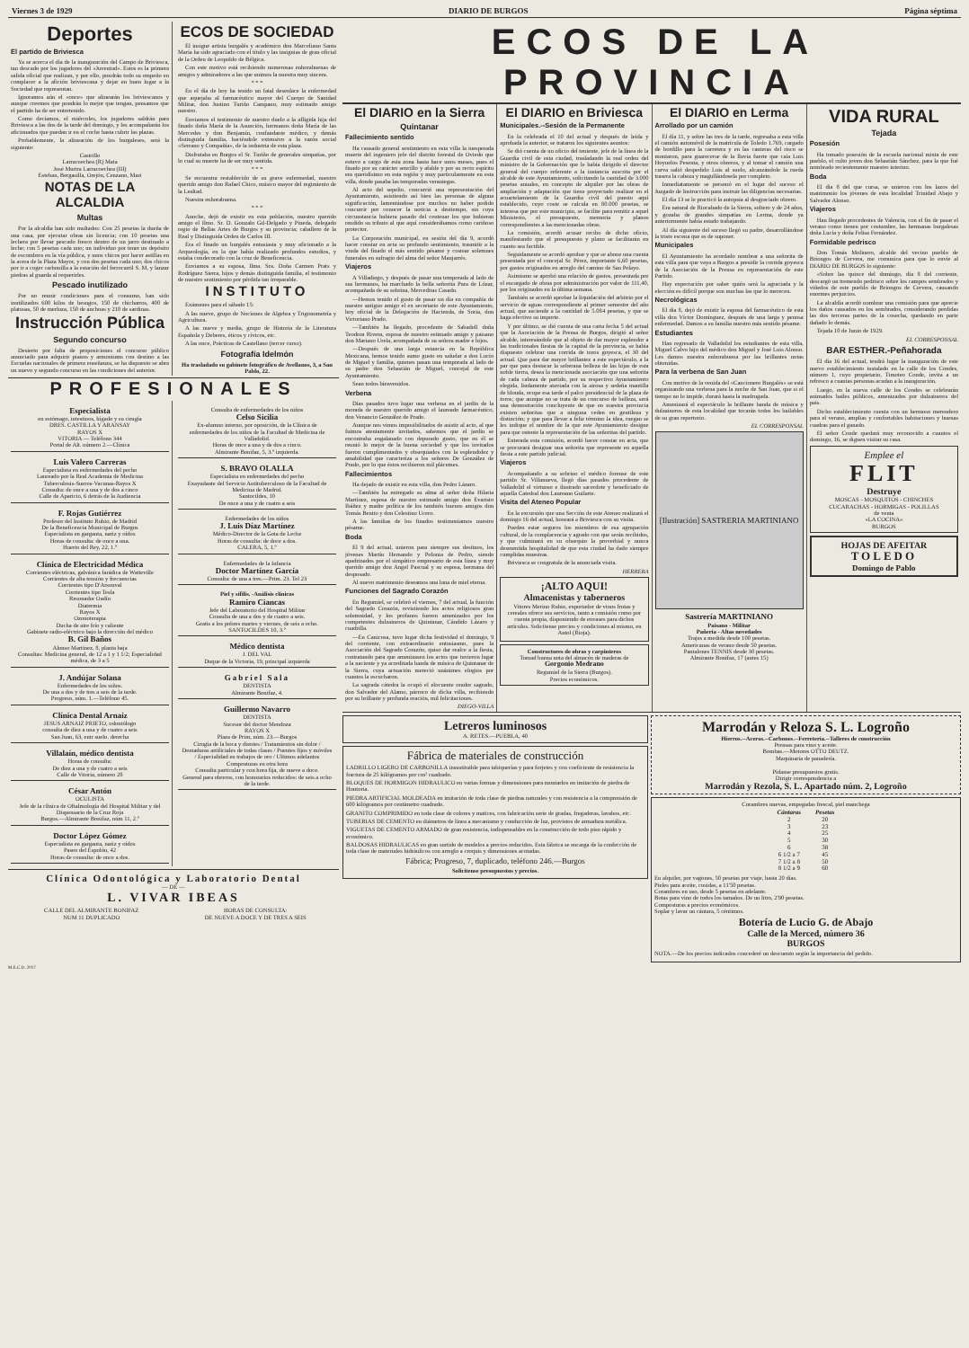Viernes 3 de 1929 DIARIO DE BURGOS Página séptima
Deportes
El partido de Briviesca
Ya se acerca el día de la inauguración del Campo de Briviesca, tan descado por los jugadores del «Juventud». Estos es la primera salida oficial que realizan, y por ello, pondrán todo su empeño en complacer a la afición briviescana y dejar en buen lugar a la Sociedad que representan.
Ignoramos aún el «once» que alinearán los briviescanos y aunque creemos que pondrán lo mejor que tengan, pensamos que el partido ha de ser entretenido.
Como decíamos, el miércoles, los jugadores saldrán para Briviesca a las dos de la tarde del domingo, y les acompañarán los aficionados que puedan ir en el coche hasta cubrir las plazas.
Probablemente, la alineación de los burgaleses, será la siguiente:
Castrillo
Larracoechea (R) Mata
José Murtra Larracoechea (III)
Esteban, Bergasilla, Orejón, Cenzano, Mari
NOTAS DE LA ALCALDIA
Multas
Por la alcaldía han sido multados: Con 25 pesetas la dueña de una casa, por ejecutar obras sin licencia; con 10 pesetas una lechera por llevar pescado fresco dentro de un jarro destinado a leche; con 5 pesetas cada uno; un individuo por tener un depósito de escombros en la vía pública, y unos chicos por hacer astillas en la acera de la Plaza Mayor, y con dos pesetas cada uno; dos chicos por ir a coger carbonilla a la estación del ferrocarril S. M, y lanzar piedras al guarda al requerirles.
Pescado inutilizado
Por no reunir condiciones para el consumo, han sido inutilizados 600 kilos de besugos, 150 de chicharros, 400 de platusas, 50 de merluza, 150 de anchoas y 210 de sardinas.
Instrucción Pública
Segundo concurso
Desierto por falta de proposiciones el concurso público anunciado para adquirir pianos y armoniums con destino a las Escuelas nacionales de primera enseñanza, se ha dispuesto se abra un nuevo y segundo concurso en las condiciones del anterior.
ECOS DE SOCIEDAD
El insigne artista burgalés y académico don Marceliano Santa María ha sido agraciado con el título y las insignias de gran oficial de la Orden de Leopoldo de Bélgica.
Con este motivo está recibiendo numerosas enhorabuenas de amigos y admiradores a las que unimos la nuestra muy sincera.
* * *
En el día de hoy ha tenido un fatal desenlace la enfermedad que aquejaba al farmacéutico mayor del Cuerpo de Sanidad Militar, don Justino Turiño Campano, muy estimado amigo nuestro.
Enviamos el testimonio de nuestro duelo a la afligida hija del finado doña María de la Asunción, hermanos doña María de las Mercedes y don Benjamín, confandante médico, y demás distinguida familia, haciéndole extensivo a la razón social «Serrano y Compañía», de la industria de esta plaza.
Disfrutaba en Burgos el Sr. Turiño de generales simpatías, por lo cual su muerte ha de ser muy sentida.
* * *
Se encuentra restablecido de su grave enfermedad, nuestro querido amigo don Rafael Chico, músico mayor del regimiento de la Lealtad.
Nuestra enhorabuena.
* * *
Anoche, dejó de existir en esta población, nuestro querido amigo el Ilmo. Sr. D. Gonzalo Gil-Delgado y Pineda, delegado regio de Bellas Artes de Burgos y su provincia; caballero de la Real y Distinguida Orden de Carlos III.
Era el finado un burgalés entusiasta y muy aficionado a la Arqueología, en la que había realizado profundos estudios, y estaba condecorado con la cruz de Beneficencia.
Enviamos a su esposa, Ilma. Sra. Doña Carmen Prats y Rodríguez Sierra, hijos y demás distinguida familia, el testimonio de nuestro sentimiento por pérdida tan irreparable.
INSTITUTO
Exámenes para el sábado 15:
A las nueve, grupo de Nociones de Algebra y Trigonometría y Agricultura.
A las nueve y media, grupo de Historia de la Literatura Española y Deberes, éticos y cívicos, etc.
A las once, Prácticas de Castellano (tercer curso).
Fotografía Idelmón
Ha trasladado su gabinete fotográfico de Avellanos, 3, a San Pablo, 22.
PROFESIONALES
Especialista
en estómago, intestinos, hígado y su cirugía
DRES. CASTILLA Y ARANSAY
RAYOS X
VITORIA — Teléfono 344
Portal de Alt. número 2.—Clínica
Luis Valero Carreras
Especialista en enfermedades del pecho
Laureado por la Real Academia de Medicina
Tuberculosis-Sueros-Vacunas-Rayos X
Consulta: de once a una y de dos a cinco
Calle de Aparicio, 6 detrás de la Audiencia
F. Rojas Gutiérrez
Profesor del Instituto Rubio, de Madrid
De la Beneficencia Municipal de Burgos
Especialista en garganta, nariz y oídos
Horas de consulta: de once a una.
Huerto del Rey, 22, 1.º
Clínica de Electricidad Médica
Corrientes eléctricas, galvánica farádica de Watteville
Corrientes de alta tensión y frecuencias
Corrientes tipo D'Arsonval
Corrientes tipo Tesla
Resonador Oadín
Diatermia
Rayos X
Ozonoterapia
Ducha de aire frío y caliente
Gabinete radio-eléctrico bajo la dirección del médico
B. Gil Baños
Alonso Martínez, 8, planta baja
Consultas: Medicina general, de 12 a 1 y 1 1/2; Especialidad médica, de 3 a 5
J. Andújar Solana
Enfermedades de los niños.
De una a dos y de tres a seis de la tarde.
Progreso, núm. 1.—Teléfono 45.
Clínica Dental Arnaiz
JESUS ARNAIZ PRIETO, odontólogo
consulta de diez a una y de cuatro a seis
San Juan, 63, entr suelo. derecha
Villalaín, médico dentista
Horas de consulta:
De diez a una y de cuatro a seis
Calle de Vitoria, número 28
César Antón
OCULISTA
Jefe de la clínica de Oftalmología del Hospital Militar y del Dispensario de la Cruz Roja
Burgos.—Almirante Bonifaz, núm 11, 2.º
Doctor López Gómez
Especialista en garganta, nariz y oídos
Paseo del Espolón, 42
Horas de consulta: de once a dos.
Consulta de enfermedades de los niños
Celso Sicilia
Ex-alumno interno, por oposición, de la Clínica de enfermedades de los niños de la Facultad de Medicina de Valladolid.
Horas de once a una y de dos a cinco.
Almirante Bonifaz, 5, 3.º izquierda.
S. BRAVO OLALLA
Especialista en enfermedades del pecho
Exayudante del Servicio Antituberculoso de la Facultad de Medicina de Madrid.
Santocildes, 10
De once a una y de cuatro a seis
Enfermedades de los niños
J. Luis Díaz Martínez
Médico-Director de la Gota de Leche
Horas de consulta: de doce a dos.
CALERA, 5, 1.º
Enfermedades de la Infancia
Doctor Martínez García
Consulta: de una a tres.—Prim. 23. Tel 23
Piel y sífilis. -Análisis clínicos
Ramiro Ciancas
Jefe del Laboratorio del Hospital Militar
Consulta de una a dos y de cuatro a seis.
Gratis a los pobres martes y viernes, de seis a ocho.
SANTOCILDES 10, 3.º
Médico dentista
J. DEL VAL
Duque de la Victoria, 19, principal izquierda
Gabriel Sala
DENTISTA
Almirante Bonifaz, 4.
Guillermo Navarro
DENTISTA
Sucesor del doctor Mendoza
RAYOS X
Plaza de Prim, núm. 23.—Burgos
Cirugía de la boca y dientes / Tratamientos sin dolor / Dentaduras artificiales de todas clases / Puentes fijos y móviles / Especialidad en trabajos de oro / Ultimos adelantos
Composturas en otra hora
Consulta particular y con hora fija, de nueve a doce.
General para obreros, con honorarios reducidos: de seis a ocho de la tarde.
Clínica Odontológica y Laboratorio Dental
— DE —
L. VIVAR IBEAS
CALLE DEL ALMIRANTE BONIFAZ
NUM 11 DUPLICADO
HORAS DE CONSULTA:
DE NUEVE A DOCE Y DE TRES A SEIS
ECOS DE LA PROVINCIA
El DIARIO en la Sierra
Quintanar
Fallecimiento sentido
Ha causado general sentimiento en esta villa la inesperada muerte del ingeniero jefe del distrito forestal de Oviedo que estuvo a cargo de esta zona hasta hace unos meses, pues el finado por su carácter sencillo y afable y por su recto espíritu era queridísimo en esta región y muy particularmente en esta villa, donde pasaba las temporadas veraniegas.
Al acto del sepelio, concurrió una representación del Ayuntamiento, asistiendo así bien las personas de alguna significación, lamentándose por muchos no haber podido concurrir por conocer la noticia a destiempo, sin cuya circunstancia hubiera pasado del centenar los que hubieran rendido su tributo al que aquí considerábamos como cariñoso protector.
La Corporación municipal, en sesión del día 9, acordó hacer constar en acta su profundo sentimiento, trasmitir a la viuda del finado el más sentido pésame y costear solemnes funerales en sufragio del alma del señor Manjarrés.
Viajeros
A Villadiego, y después de pasar una temporada al lado de sus hermanos, ha marchado la bella señorita Pura de Lózar, acompañada de su sobrina, Merceditas Casado.
—Hemos tenido el gusto de pasar un día en compañía de nuestro antiguo amigo el ex secretario de este Ayuntamiento, hoy oficial de la Delegación de Hacienda, de Soria, don Victoriano Prado.
—También ha llegado, procedente de Sabadell doña Teodora Rivera, esposa de nuestro estimado amigo y paisano don Mariano Urela, acompañada de su señora madre e hijos.
—Después de una larga estancia en la República Mexicana, hemos tenido sumo gusto en saludar a don Lucio de Miguel y familia, quienes pasan una temporada al lado de su padre don Sebastián de Miguel, concejal de este Ayuntamiento.
Sean todos bienvenidos.
Verbena
Días pasados tuvo lugar una verbena en el jardín de la morada de nuestro querido amigo el laureado farmacéutico, don Venancio González de Prado.
Aunque nos vimos imposibilitados de asistir al acto, al que fuimos atentamente invitados, sabemos que el jardín se encontraba engalanado con depurado gusto, que en él se reunió lo mejor de la buena sociedad y que los invitados fueron cumplimentados y obsequiados con la esplendidez y amabilidad que caracteriza a los señores De González de Prado, por lo que éstos recibieron mil plácemes.
Fallecimientos
Ha dejado de existir en esta villa, don Pedro Lázaro.
—También ha entregado su alma al señor doña Hilaria Martínez, esposa de nuestro estimado amigo don Evaristo Ibáñez y madre política de los también buenos amigos don Tomás Benito y don Celestino Ucero.
A las familias de los finados testimoniamos nuestro pésame.
Boda
El 9 del actual, unieron para siempre sus destinos, los jóvenes Martín Hernando y Polonia de Pedro, siendo apadrinados por el simpático empresario de esta línea y muy querido amigo don Angel Pascual y su esposa, hermana del desposado.
Al nuevo matrimonio deseamos una luna de miel eterna.
Funciones del Sagrado Corazón
En Regumiel, se celebró el viernes, 7 del actual, la función del Sagrado Corazón, revistiendo los actos religiosos gran solemnidad, y los profanos fueron amenizados por los competentes dulzaineros de Quintanar, Cándido Lázaro y cuadrilla.
—En Canicosa, tuvo lugar dicha festividad el domingo, 9 del corriente, con extraordinario entusiasmo, pues la Asociación del Sagrado Corazón, quiso dar realce a la fiesta, contratando para que amenizasen los actos que tuvieron lugar a la naciente y ya acreditada banda de música de Quintanar de la Sierra, cuya actuación mereció unánimes elogios por cuantos la escucharon.
La sagrada cátedra la ocupó el elocuente orador sagrado, don Salvador del Alamo, párroco de dicha villa, recibiendo por su brillante y profunda oración, mil felicitaciones.
DIEGO-VILLA
El DIARIO en Briviesca
Municipales.--Sesión de la Permanente
En la celebrada el 10 del actual y después de leída y aprobada la anterior, se trataron los siguientes asuntos:
Se dió cuenta de un oficio del teniente, jefe de la línea de la Guardia civil de esta ciudad, trasladando la real orden del ministro de la Gobernación que le había dirigido el director general del cuerpo referente a la instancia suscrita por el alcalde de este Ayuntamiento, solicitando la cantidad de 3.000 pesetas anuales, en concepto de alquiler por las obras de ampliación y adaptación que tiene proyectado realizar en el acuartelamiento de la Guardia civil del puesto aquí establecido, cuyo coste se calcula en 80.000 pesetas, se interesa que por este municipio, se facilite para remitir a aquel Ministerio, el presupuesto, memoria y planos correspondientes a las mencionadas obras.
La comisión, acordó acusar recibo de dicho oficio, manifestando que el presupuesto y plano se facilitarán en cuanto sea factible.
Seguidamente se acordó aprobar y que se abone una cuenta presentada por el concejal Sr. Pérez, importante 6,60 pesetas, por gastos originados en arreglo del camino de San Pelayo.
Asimismo se aprobó una relación de gastos, presentada por el encargado de obras por administración por valor de 111,40, por los originados en la última semana.
También se acordó aprobar la liquidación del arbitrio por el servicio de aguas correspondiente al primer semestre del año actual, que asciende a la cantidad de 5.084 pesetas, y que se haga efectivo su importe.
Y por último, se dió cuenta de una carta fecha 5 del actual que la Asociación de la Prensa de Burgos, dirigió al señor alcalde, interesándole que al objeto de dar mayor esplendor a las tradicionales fiestas de la capital de la provincia, se había dispuesto celebrar una corrida de toros goyesca, el 30 del actual. Que para dar mayor brillantez a este espectáculo, a la par que para destacar la soberana belleza de las hijas de esta noble tierra, desea la mencionada asociación que una señorita de cada cabeza de partido, por su respectivo Ayuntamiento elegida, lindamente ataviada con la airosa y sedeña mantilla de blonda, ocupe esa tarde el palco presidencial de la plaza de toros; que aunque no se trata de un concurso de belleza, será una demostración concluyente de que en nuestra provincia existen señoritas que a ninguna ceden en gentileza y distinción; y que para llevar a feliz término la idea, ruegan se les indique el nombre de la que este Ayuntamiento designe para que ostente la representación de las señoritas del partido.
Enterada esta comisión, acordó hacer constar en acta, que se procurará designar una señorita que represente en aquella fiesta a este partido judicial.
Viajeros
Acompañando a su sobrino el médico forense de este partido Sr. Villanueva, llegó días pasados procedente de Valladolid el virtuoso e ilustrado sacerdote y beneficiado de aquella Catedral don Laureano Guilarte.
Visita del Ateneo Popular
En la excursión que una Sección de este Ateneo realizará el domingo 16 del actual, honrará a Briviesca con su visita.
Pueden estar seguros los miembros de esa agrupación cultural, de la complacencia y agrado con que serán recibidos, y que culminará en su obsequio la proverbial y nunca desmentida hospitalidad de que esta ciudad ha dado siempre cumplidas muestras.
Briviesca se congratula de la anunciada visita.
HERRERA
¡ALTO AQUI!
Almacenistas y taberneros
Vitores Merino Rubio, exportador de vinos frutas y cereales ofrece sus servicios, tanto a comisión como por cuenta propia, disponiendo de envases para dichos artículos. Solicítense precios y condiciones al mismo, en Autol (Rioja).
Constructores de obras y carpinteros
Tomad buena nota del almacén de maderas de
Gorgonio Medrano
Regumiel de la Sierra (Burgos).
Precios económicos.
El DIARIO en Lerma
Arrollado por un camión
El día 11, y sobre las tres de la tarde, regresaba a esta villa el camión automóvil de la matrícula de Toledo 1.769, cargado de bordillo para la carretera y en las canteras del risco se montaron, para guarecerse de la lluvia fuerte que caía Luis Hoyuelos Pesenta, y otros obreros, y al tomar el camión una curva salió despedido Luis al suelo, alcanzándole la rueda trasera la cabeza y magullándosela por completo.
Inmediatamente se personó en el lugar del suceso el Juzgado de Instrucción para instruir las diligencias necesarias.
El día 13 se le practicó la autopsia al desgraciado obrero.
Era natural de Riocabado de la Sierra, soltero y de 24 años, y gozaba de grandes simpatías en Lerma, donde ya anteriormente había estado trabajando.
Al día siguiente del suceso llegó su padre, desarrollándose la triste escena que es de suponer.
Municipales
El Ayuntamiento ha acordado nombrar a una señorita de esta villa para que vaya a Burgos a presidir la corrida goyesca de la Asociación de la Prensa en representación de este Partido.
Hay expectación por saber quién será la agraciada y la elección es difícil porque son muchas las que lo merecen.
Necrológicas
El día 8, dejó de existir la esposa del farmacéutico de esta villa don Víctor Domínguez, después de una larga y penosa enfermedad. Damos a su familia nuestro más sentido pésame.
Estudiantes
Han regresado de Valladolid los estudiantes de esta villa, Miguel Calvo hijo del médico don Miguel y José Luis Alonso. Les damos nuestra enhorabuena por las brillantes notas obtenidas.
Para la verbena de San Juan
Con motivo de la venida del «Cancionero Burgalés» se está organizando una verbena para la noche de San Juan, que si el tiempo no lo impide, durará hasta la madrugada.
Amenizará el espectáculo la brillante banda de música y dulzaineros de esta localidad que tocarán todos los bailables de su gran repertorio.
EL CORRESPONSAL
[Ilustración] SASTRERIA MARTINIANO
Sastrería MARTINIANO
Paisano - Militar
Pañería - Altas novedades
Trajes a medida desde 100 pesetas.
Americanas de verano desde 50 pesetas.
Pantalones TENNIS desde 30 pesetas.
Almirante Bonifaz, 17 (antes 15)
VIDA RURAL
Tejada
Posesión
Ha tomado posesión de la escuela nacional mixta de este pueblo, el culto joven don Sebastián Sánchez, para la que fué nombrado recientemente maestro interino.
Boda
El día 8 del que cursa, se unieron con los lazos del matrimonio los jóvenes de esta localidad Trinidad Abajo y Salvador Alonso.
Viajeros
Han llegado procedentes de Valencia, con el fin de pasar el verano como tienen por costumbre, las hermanas burgalesas doña Lucía y doña Felisa Fernández.
Formidable pedrisco
Don Tomás Molinero, alcalde del vecino pueblo de Briongos de Cervera, me comunica para que lo envíe al DIARIO DE BURGOS lo siguiente:
«Sobre las quince del domingo, día 8 del corriente, descargó un tremendo pedrisco sobre los campos sembrados y viñedos de este pueblo de Briongos de Cervera, causando enormes perjuicios.
La alcaldía acordó nombrar una comisión para que aprecie los daños causados en los sembrados, considerando perdidas las dos terceras partes de la cosecha, quedando en parte dañado lo demás.
Tejada 10 de Junio de 1929.
EL CORRESPONSAL
BAR ESTHER.-Peñahorada
El día 16 del actual, tendrá lugar la inauguración de este nuevo establecimiento instalado en la calle de los Condes, número 1, cuyo propietario, Timoteo Conde, invita a un refresco a cuantas personas acudan a la inauguración.
Luego, en la nueva calle de los Condes se celebrarán animados bailes públicos, amenizados por dulzaineros del país.
Dicho establecimiento cuenta con un hermoso merendero para el verano, amplias y confortables habitaciones y buenas cuadras para el ganado.
El señor Conde quedará muy reconocido a cuantos el domingo, 16, se dignen visitar su casa.
Emplee el
FLIT
Destruye
MOSCAS - MOSQUITOS - CHINCHES
CUCARACHAS - HORMIGAS - POLILLAS
de venta
«LA COCINA»
BURGOS
HOJAS DE AFEITAR
TOLEDO
Domingo de Pablo
Letreros luminosos
A. RETES.—PUEBLA, 40
Fábrica de materiales de construcción
LADRILLO LIGERO DE CARBONILLA insustituible para tabiquerías y para forjetes y con coeficiente de resistencia la fractura de 25 kilógramos por cm² cuadrado.
BLOQUES DE HORMIGON HIDRAULICO en varias formas y dimensiones para montarlos en imitación de piedra de Hontoria.
PIEDRA ARTIFICIAL MOLDEADA en imitación de toda clase de piedras naturales y con resistencia a la comprensión de 600 kilógramos por centímetro cuadrado.
GRANITO COMPRIMIDO en toda clase de colores y matices, con fabricación serie de gradas, fregaderas, lavabos, etc.
TUBERIAS DE CEMENTO en diámetros de línea a mecanismo y conducción de luz, provistos de armadura metálica.
VIGUETAS DE CEMENTO ARMADO de gran resistencia, indispensables en la construcción de todo piso rápido y económico.
BALDOSAS HIDRAULICAS en gran surtido de modelos a precios reducidos. Esta fábrica se encarga de la confección de toda clase de materiales hidráulicos con arreglo a croquis y dimensiones acotadas.
Fábrica; Progreso, 7, duplicado, teléfono 246.—Burgos
Solicítense presupuestos y precios.
Marrodán y Reloza S. L. Logroño
Hierros.--Aceros.--Carbones.--Ferretería.--Talleres de construcción
Prensas para vino y aceite.
Bombas.—Motores OTTO DEUTZ.
Maquinaria de panadería.
Pídanse presupuestos gratis.
Dirigir correspondencia a
Marrodán y Rezola, S. L. Apartado núm. 2, Logroño
Corambres nuevas, empegadas frescal, piel manchega
| Cántaras | Pesetas |
| --- | --- |
| 2 | 20 |
| 3 | 23 |
| 4 | 25 |
| 5 | 30 |
| 6 | 38 |
| 6 1/2 a 7 | 45 |
| 7 1/2 a 8 | 50 |
| 8 1/2 a 9 | 60 |
En alquiler, por vagones, 50 pesetas por viaje, hasta 20 días.
Pieles para aceite, cosidas, a 11'50 pesetas.
Corambres en uso, desde 5 pesetas en adelante.
Botas para vino de todos los tamaños. De un litro, 2'90 pesetas.
Composturas a precios económicos.
Soplar y lavar un cántara, 5 céntimos.
Botería de Lucio G. de Abajo
Calle de la Merced, número 36
BURGOS
NOTA.—De los precios indicados concederé un descuento según la importancia del pedido.
M.E.C.D. 2017